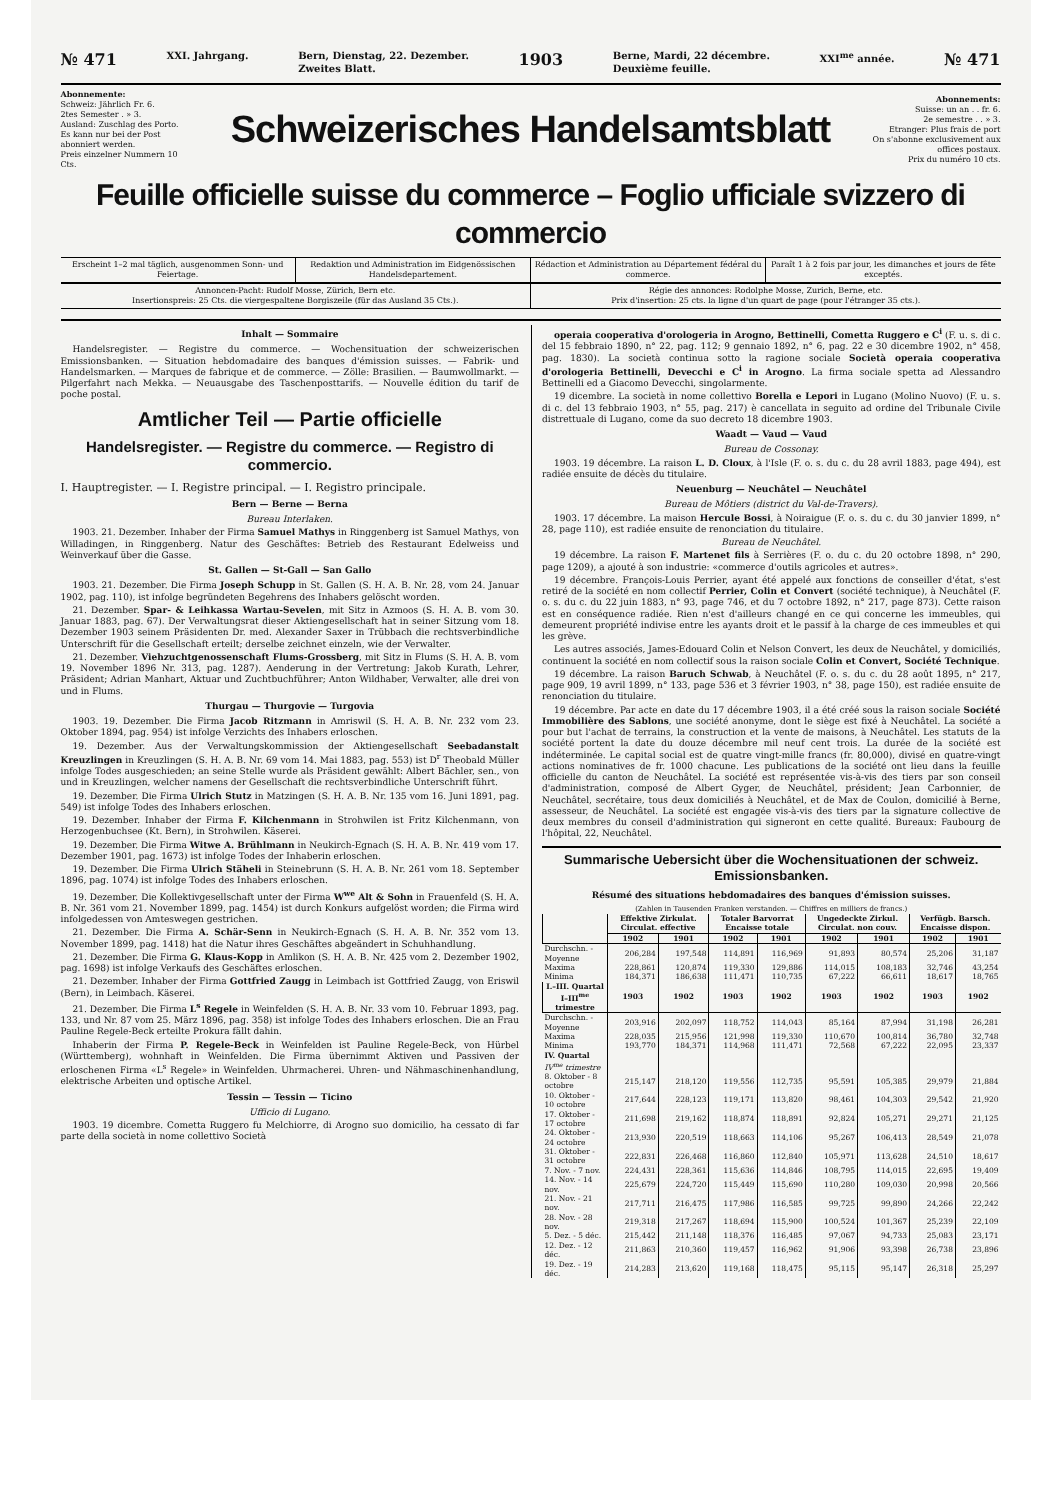№ 471 XXI. Jahrgang. Bern, Dienstag, 22. Dezember.
Zweites Blatt. 1903 Berne, Mardi, 22 décembre.
Deuxième feuille. XXI<sup>me</sup> année. № 471
Abonnemente:
Schweiz: Jährlich Fr. 6.
2tes Semester . » 3.
Ausland: Zuschlag des Porto.
Es kann nur bei der Post abonniert werden.
Preis einzelner Nummern 10 Cts.
Schweizerisches Handelsamtsblatt
Abonnements:
Suisse: un an . . fr. 6.
2e semestre . . » 3.
Etranger: Plus frais de port
On s'abonne exclusivement aux offices postaux.
Prix du numéro 10 cts.
Feuille officielle suisse du commerce – Foglio ufficiale svizzero di commercio
Erscheint 1–2 mal täglich, ausgenommen Sonn- und Feiertage.
Redaktion und Administration im Eidgenössischen Handelsdepartement.
Rédaction et Administration au Département fédéral du commerce.
Paraît 1 à 2 fois par jour, les dimanches et jours de fête exceptés.
Annoncen-Pacht: Rudolf Mosse, Zürich, Bern etc.
Insertionspreis: 25 Cts. die viergespaltene Borgiszeile (für das Ausland 35 Cts.).
Régie des annonces: Rodolphe Mosse, Zurich, Berne, etc.
Prix d'insertion: 25 cts. la ligne d'un quart de page (pour l'étranger 35 cts.).
Inhalt — Sommaire
Handelsregister. — Registre du commerce. — Wochensituation der schweizerischen Emissionsbanken. — Situation hebdomadaire des banques d'émission suisses. — Fabrik- und Handelsmarken. — Marques de fabrique et de commerce. — Zölle: Brasilien. — Baumwollmarkt. — Pilgerfahrt nach Mekka. — Neuausgabe des Taschenposttarifs. — Nouvelle édition du tarif de poche postal.
Amtlicher Teil — Partie officielle
Handelsregister. — Registre du commerce. — Registro di commercio.
I. Hauptregister. — I. Registre principal. — I. Registro principale.
Bern — Berne — Berna
Bureau Interlaken.
1903. 21. Dezember. Inhaber der Firma Samuel Mathys in Ringgenberg ist Samuel Mathys, von Willadingen, in Ringgenberg. Natur des Geschäftes: Betrieb des Restaurant Edelweiss und Weinverkauf über die Gasse.
St. Gallen — St-Gall — San Gallo
1903. 21. Dezember. Die Firma Joseph Schupp in St. Gallen (S. H. A. B. Nr. 28, vom 24. Januar 1902, pag. 110), ist infolge begründeten Begehrens des Inhabers gelöscht worden.
21. Dezember. Spar- & Leihkassa Wartau-Sevelen, mit Sitz in Azmoos (S. H. A. B. vom 30. Januar 1883, pag. 67). Der Verwaltungsrat dieser Aktiengesellschaft hat in seiner Sitzung vom 18. Dezember 1903 seinem Präsidenten Dr. med. Alexander Saxer in Trübbach die rechtsverbindliche Unterschrift für die Gesellschaft erteilt; derselbe zeichnet einzeln, wie der Verwalter.
21. Dezember. Viehzuchtgenossenschaft Flums-Grossberg, mit Sitz in Flums (S. H. A. B. vom 19. November 1896 Nr. 313, pag. 1287). Aenderung in der Vertretung: Jakob Kurath, Lehrer, Präsident; Adrian Manhart, Aktuar und Zuchtbuchführer; Anton Wildhaber, Verwalter, alle drei von und in Flums.
Thurgau — Thurgovie — Turgovia
1903. 19. Dezember. Die Firma Jacob Ritzmann in Amriswil (S. H. A. B. Nr. 232 vom 23. Oktober 1894, pag. 954) ist infolge Verzichts des Inhabers erloschen.
19. Dezember. Aus der Verwaltungskommission der Aktiengesellschaft Seebadanstalt Kreuzlingen in Kreuzlingen (S. H. A. B. Nr. 69 vom 14. Mai 1883, pag. 553) ist D<sup>r</sup> Theobald Müller infolge Todes ausgeschieden; an seine Stelle wurde als Präsident gewählt: Albert Bächler, sen., von und in Kreuzlingen, welcher namens der Gesellschaft die rechtsverbindliche Unterschrift führt.
19. Dezember. Die Firma Ulrich Stutz in Matzingen (S. H. A. B. Nr. 135 vom 16. Juni 1891, pag. 549) ist infolge Todes des Inhabers erloschen.
19. Dezember. Inhaber der Firma F. Kilchenmann in Strohwilen ist Fritz Kilchenmann, von Herzogenbuchsee (Kt. Bern), in Strohwilen. Käserei.
19. Dezember. Die Firma Witwe A. Brühlmann in Neukirch-Egnach (S. H. A. B. Nr. 419 vom 17. Dezember 1901, pag. 1673) ist infolge Todes der Inhaberin erloschen.
19. Dezember. Die Firma Ulrich Stäheli in Steinebrunn (S. H. A. B. Nr. 261 vom 18. September 1896, pag. 1074) ist infolge Todes des Inhabers erloschen.
19. Dezember. Die Kollektivgesellschaft unter der Firma W<sup>we</sup> Alt & Sohn in Frauenfeld (S. H. A. B. Nr. 361 vom 21. November 1899, pag. 1454) ist durch Konkurs aufgelöst worden; die Firma wird infolgedessen von Amteswegen gestrichen.
21. Dezember. Die Firma A. Schär-Senn in Neukirch-Egnach (S. H. A. B. Nr. 352 vom 13. November 1899, pag. 1418) hat die Natur ihres Geschäftes abgeändert in Schuhhandlung.
21. Dezember. Die Firma G. Klaus-Kopp in Amlikon (S. H. A. B. Nr. 425 vom 2. Dezember 1902, pag. 1698) ist infolge Verkaufs des Geschäftes erloschen.
21. Dezember. Inhaber der Firma Gottfried Zaugg in Leimbach ist Gottfried Zaugg, von Eriswil (Bern), in Leimbach. Käserei.
21. Dezember. Die Firma L<sup>s</sup> Regele in Weinfelden (S. H. A. B. Nr. 33 vom 10. Februar 1893, pag. 133, und Nr. 87 vom 25. März 1896, pag. 358) ist infolge Todes des Inhabers erloschen. Die an Frau Pauline Regele-Beck erteilte Prokura fällt dahin.
Inhaberin der Firma P. Regele-Beck in Weinfelden ist Pauline Regele-Beck, von Hürbel (Württemberg), wohnhaft in Weinfelden. Die Firma übernimmt Aktiven und Passiven der erloschenen Firma «L<sup>s</sup> Regele» in Weinfelden. Uhrmacherei. Uhren- und Nähmaschinenhandlung, elektrische Arbeiten und optische Artikel.
Tessin — Tessin — Ticino
Ufficio di Lugano.
1903. 19 dicembre. Cometta Ruggero fu Melchiorre, di Arogno suo domicilio, ha cessato di far parte della società in nome collettivo Società
operaia cooperativa d'orologeria in Arogno, Bettinelli, Cometta Ruggero e C<sup>i</sup> (F. u. s. di c. del 15 febbraio 1890, n° 22, pag. 112; 9 gennaio 1892, n° 6, pag. 22 e 30 dicembre 1902, n° 458, pag. 1830). La società continua sotto la ragione sociale Società operaia cooperativa d'orologeria Bettinelli, Devecchi e C<sup>i</sup> in Arogno. La firma sociale spetta ad Alessandro Bettinelli ed a Giacomo Devecchi, singolarmente.
19 dicembre. La società in nome collettivo Borella e Lepori in Lugano (Molino Nuovo) (F. u. s. di c. del 13 febbraio 1903, n° 55, pag. 217) è cancellata in seguito ad ordine del Tribunale Civile distrettuale di Lugano, come da suo decreto 18 dicembre 1903.
Waadt — Vaud — Vaud
Bureau de Cossonay.
1903. 19 décembre. La raison L. D. Cloux, à l'Isle (F. o. s. du c. du 28 avril 1883, page 494), est radiée ensuite de décès du titulaire.
Neuenburg — Neuchâtel — Neuchâtel
Bureau de Môtiers (district du Val-de-Travers).
1903. 17 décembre. La maison Hercule Bossi, à Noiraigue (F. o. s. du c. du 30 janvier 1899, n° 28, page 110), est radiée ensuite de renonciation du titulaire.
Bureau de Neuchâtel.
19 décembre. La raison F. Martenet fils à Serrières (F. o. du c. du 20 octobre 1898, n° 290, page 1209), a ajouté à son industrie: «commerce d'outils agricoles et autres».
19 décembre. François-Louis Perrier, ayant été appelé aux fonctions de conseiller d'état, s'est retiré de la société en nom collectif Perrier, Colin et Convert (société technique), à Neuchâtel (F. o. s. du c. du 22 juin 1883, n° 93, page 746, et du 7 octobre 1892, n° 217, page 873). Cette raison est en conséquence radiée. Rien n'est d'ailleurs changé en ce qui concerne les immeubles, qui demeurent propriété indivise entre les ayants droit et le passif à la charge de ces immeubles et qui les grève.
Les autres associés, James-Edouard Colin et Nelson Convert, les deux de Neuchâtel, y domiciliés, continuent la société en nom collectif sous la raison sociale Colin et Convert, Société Technique.
19 décembre. La raison Baruch Schwab, à Neuchâtel (F. o. s. du c. du 28 août 1895, n° 217, page 909, 19 avril 1899, n° 133, page 536 et 3 février 1903, n° 38, page 150), est radiée ensuite de renonciation du titulaire.
19 décembre. Par acte en date du 17 décembre 1903, il a été créé sous la raison sociale Société Immobilière des Sablons, une société anonyme, dont le siège est fixé à Neuchâtel. La société a pour but l'achat de terrains, la construction et la vente de maisons, à Neuchâtel. Les statuts de la société portent la date du douze décembre mil neuf cent trois. La durée de la société est indéterminée. Le capital social est de quatre vingt-mille francs (fr. 80,000), divisé en quatre-vingt actions nominatives de fr. 1000 chacune. Les publications de la société ont lieu dans la feuille officielle du canton de Neuchâtel. La société est représentée vis-à-vis des tiers par son conseil d'administration, composé de Albert Gyger, de Neuchâtel, président; Jean Carbonnier, de Neuchâtel, secrétaire, tous deux domiciliés à Neuchâtel, et de Max de Coulon, domicilié à Berne, assesseur, de Neuchâtel. La société est engagée vis-à-vis des tiers par la signature collective de deux membres du conseil d'administration qui signeront en cette qualité. Bureaux: Faubourg de l'hôpital, 22, Neuchâtel.
Summarische Uebersicht über die Wochensituationen der schweiz. Emissionsbanken.
Résumé des situations hebdomadaires des banques d'émission suisses.
(Zahlen in Tausenden Franken verstanden. — Chiffres en milliers de francs.)
| | Effektive Zirkulat. Circulat. effective | | Totaler Barvorrat Encaisse totale | | Ungedeckte Zirkul. Circulat. non couv. | | Verfügb. Barsch. Encaisse dispon. | |
| --- | --- | --- | --- | --- | --- | --- | --- | --- |
| | 1902 | 1901 | 1902 | 1901 | 1902 | 1901 | 1902 | 1901 |
| Durchschn. - Moyenne | 206,284 | 197,548 | 114,891 | 116,969 | 91,893 | 80,574 | 25,206 | 31,187 |
| Maxima | 228,861 | 120,874 | 119,330 | 129,886 | 114,015 | 108,183 | 32,746 | 43,254 |
| Minima | 184,371 | 186,638 | 111,471 | 110,735 | 67,222 | 66,611 | 18,617 | 18,765 |
| I.–III. Quartal I–III<sup>me</sup> trimestre | 1903 | 1902 | 1903 | 1902 | 1903 | 1902 | 1903 | 1902 |
| Durchschn. - Moyenne | 203,916 | 202,097 | 118,752 | 114,043 | 85,164 | 87,994 | 31,198 | 26,281 |
| Maxima | 228,035 | 215,956 | 121,998 | 119,330 | 110,670 | 100,814 | 36,780 | 32,748 |
| Minima | 193,770 | 184,371 | 114,968 | 111,471 | 72,568 | 67,222 | 22,095 | 23,337 |
| IV. Quartal IV<sup>me</sup> trimestre | | | | | | | | |
| 8. Oktober - 8 octobre | 215,147 | 218,120 | 119,556 | 112,735 | 95,591 | 105,385 | 29,979 | 21,884 |
| 10. Oktober - 10 octobre | 217,644 | 228,123 | 119,171 | 113,820 | 98,461 | 104,303 | 29,542 | 21,920 |
| 17. Oktober - 17 octobre | 211,698 | 219,162 | 118,874 | 118,891 | 92,824 | 105,271 | 29,271 | 21,125 |
| 24. Oktober - 24 octobre | 213,930 | 220,519 | 118,663 | 114,106 | 95,267 | 106,413 | 28,549 | 21,078 |
| 31. Oktober - 31 octobre | 222,831 | 226,468 | 116,860 | 112,840 | 105,971 | 113,628 | 24,510 | 18,617 |
| 7. Nov. - 7 nov. | 224,431 | 228,361 | 115,636 | 114,846 | 108,795 | 114,015 | 22,695 | 19,409 |
| 14. Nov. - 14 nov. | 225,679 | 224,720 | 115,449 | 115,690 | 110,280 | 109,030 | 20,998 | 20,566 |
| 21. Nov. - 21 nov. | 217,711 | 216,475 | 117,986 | 116,585 | 99,725 | 99,890 | 24,266 | 22,242 |
| 28. Nov. - 28 nov. | 219,318 | 217,267 | 118,694 | 115,900 | 100,524 | 101,367 | 25,239 | 22,109 |
| 5. Dez. - 5 déc. | 215,442 | 211,148 | 118,376 | 116,485 | 97,067 | 94,733 | 25,083 | 23,171 |
| 12. Dez. - 12 déc. | 211,863 | 210,360 | 119,457 | 116,962 | 91,906 | 93,398 | 26,738 | 23,896 |
| 19. Dez. - 19 déc. | 214,283 | 213,620 | 119,168 | 118,475 | 95,115 | 95,147 | 26,318 | 25,297 |